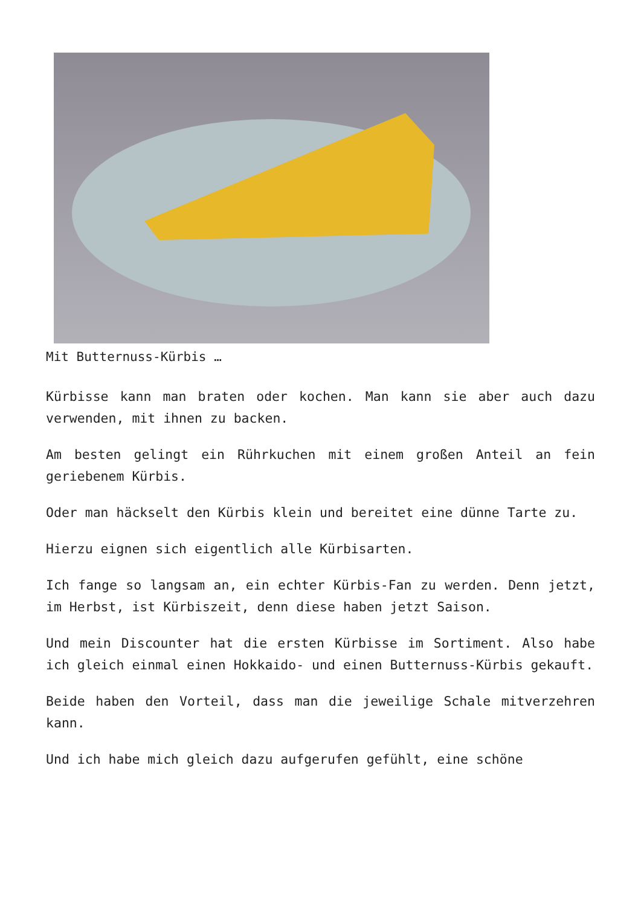Mit Butternuss-Kürbis …
Kürbisse kann man braten oder kochen. Man kann sie aber auch dazu verwenden, mit ihnen zu backen.
Am besten gelingt ein Rührkuchen mit einem großen Anteil an fein geriebenem Kürbis.
Oder man häckselt den Kürbis klein und bereitet eine dünne Tarte zu.
Hierzu eignen sich eigentlich alle Kürbisarten.
Ich fange so langsam an, ein echter Kürbis-Fan zu werden. Denn jetzt, im Herbst, ist Kürbiszeit, denn diese haben jetzt Saison.
Und mein Discounter hat die ersten Kürbisse im Sortiment. Also habe ich gleich einmal einen Hokkaido- und einen Butternuss-Kürbis gekauft.
Beide haben den Vorteil, dass man die jeweilige Schale mitverzehren kann.
Und ich habe mich gleich dazu aufgerufen gefühlt, eine schöne